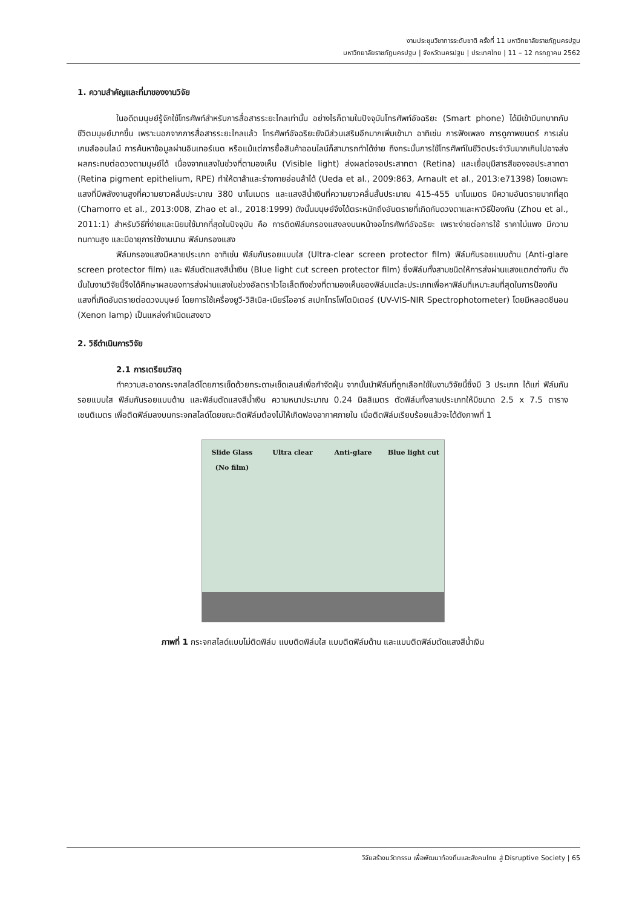งานประชุมวิชาการระดับชาติ ครั้งที่ 11 มหาวิทยาลัยราชภัฏนครปฐม
มหาวิทยาลัยราชภัฏนครปฐม | จังหวัดนครปฐม | ประเทศไทย | 11 – 12 กรกฎาคม 2562
1. ความสำคัญและที่มาของงานวิจัย
ในอดีตมนุษย์รู้จักใช้โทรศัพท์สำหรับการสื่อสารระยะไกลเท่านั้น อย่างไรก็ตามในปัจจุบันโทรศัพท์อัจฉริยะ (Smart phone) ได้มีเข้ามีบทบาทกับชีวิตมนุษย์มากขึ้น เพราะนอกจากการสื่อสารระยะไกลแล้ว โทรศัพท์อัจฉริยะยังมีส่วนเสริมอีกมากเพิ่มเข้ามา อาทิเช่น การฟังเพลง การดูภาพยนตร์ การเล่นเกมส์ออนไลน์ การค้นหาข้อมูลผ่านอินเทอร์เนต หรือแม้แต่การซื้อสินค้าออนไลน์ก็สามารถทำได้ง่าย ถึงกระนั้นการใช้โทรศัพท์ในชีวิตประจำวันมากเกินไปอาจส่งผลกระทบต่อดวงตามนุษย์ได้ เนื่องจากแสงในช่วงที่ตามองเห็น (Visible light) ส่งผลต่อจอประสาทตา (Retina) และเยื่อบุมีสารสีของจอประสาทตา (Retina pigment epithelium, RPE) ทำให้ตาล้าและร่างกายอ่อนล้าได้ (Ueda et al., 2009:863, Arnault et al., 2013:e71398) โดยเฉพาะแสงที่มีพลังงานสูงที่ความยาวคลื่นประมาณ 380 นาโนเมตร และแสงสีน้ำเงินที่ความยาวคลื่นสั้นประมาณ 415-455 นาโนเมตร มีความอันตรายมากที่สุด (Chamorro et al., 2013:008, Zhao et al., 2018:1999) ดังนั้นมนุษย์จึงได้ตระหนักถึงอันตรายที่เกิดกับดวงตาและหาวิธีป้องกัน (Zhou et al., 2011:1) สำหรับวิธีที่ง่ายและนิยมใช้มากที่สุดในปัจจุบัน คือ การติดฟิล์มกรองแสงลงบนหน้าจอโทรศัพท์อัจฉริยะ เพราะง่ายต่อการใช้ ราคาไม่แพง มีความทนทานสูง และมีอายุการใช้งานนาน ฟิล์มกรองแสง
ฟิล์มกรองแสงมีหลายประเภท อาทิเช่น ฟิล์มกันรอยแบบใส (Ultra-clear screen protector film) ฟิล์มกันรอยแบบด้าน (Anti-glare screen protector film) และ ฟิล์มตัดแสงสีน้ำเงิน (Blue light cut screen protector film) ซึ่งฟิล์มทั้งสามชนิดให้การส่งผ่านแสงแตกต่างกัน ดังนั้นในงานวิจัยนี้จึงได้ศึกษาผลของการส่งผ่านแสงในช่วงอัลตราไวโอเล็ตถึงช่วงที่ตามองเห็นของฟิล์มแต่ละประเภทเพื่อหาฟิล์มที่เหมาะสมที่สุดในการป้องกันแสงที่เกิดอันตรายต่อดวงมนุษย์ โดยการใช้เครื่องยูวี-วิสิเบิล-เนียร์ไออาร์ สเปกโทรโฟโตมิเตอร์ (UV-VIS-NIR Spectrophotometer) โดยมีหลอดซีนอน (Xenon lamp) เป็นแหล่งกำเนิดแสงขาว
2. วิธีดำเนินการวิจัย
2.1 การเตรียมวัสดุ
ทำความสะอาดกระจกสไลด์โดยการเช็ดด้วยกระดาษเช็ดเลนส์เพื่อกำจัดฝุ่น จากนั้นนำฟิล์มที่ถูกเลือกใช้ในงานวิจัยนี้ซึ่งมี 3 ประเภท ได้แก่ ฟิล์มกันรอยแบบใส ฟิล์มกันรอยแบบด้าน และฟิล์มตัดแสงสีน้ำเงิน ความหนาประมาณ 0.24 มิลลิเมตร ตัดฟิล์มทั้งสามประเภทให้มีขนาด 2.5 x 7.5 ตารางเซนติเมตร เพื่อติดฟิล์มลงบนกระจกสไลด์โดยขณะติดฟิล์มต้องไม่ให้เกิดฟองอากาศภายใน เมื่อติดฟิล์มเรียบร้อยแล้วจะได้ดังภาพที่ 1
Slide Glass
(No film)
Ultra clear
Anti-glare
Blue light cut
ภาพที่ 1 กระจกสไลด์แบบไม่ติดฟิล์ม แบบติดฟิล์มใส แบบติดฟิล์มด้าน และแบบติดฟิล์มตัดแสงสีน้ำเงิน
วิจัยสร้างนวัตกรรม เพื่อพัฒนาท้องถิ่นและสังคมไทย สู่ Disruptive Society | 65